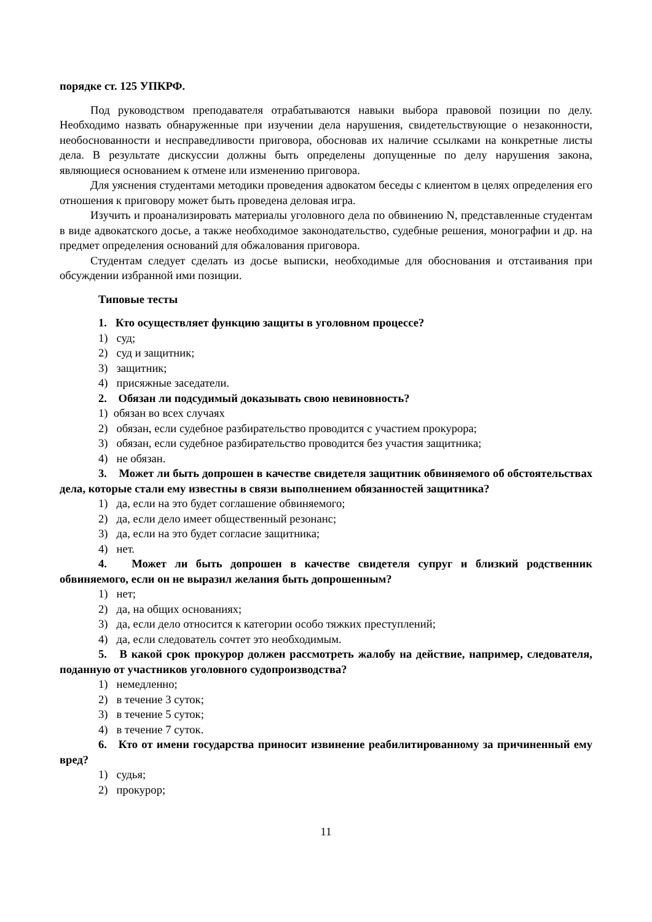порядке ст. 125 УПКРФ.
Под руководством преподавателя отрабатываются навыки выбора правовой позиции по делу. Необходимо назвать обнаруженные при изучении дела нарушения, свидетельствующие о незаконности, необоснованности и несправедливости приговора, обосновав их наличие ссылками на конкретные листы дела. В результате дискуссии должны быть определены допущенные по делу нарушения закона, являющиеся основанием к отмене или изменению приговора.
Для уяснения студентами методики проведения адвокатом беседы с клиентом в целях определения его отношения к приговору может быть проведена деловая игра.
Изучить и проанализировать материалы уголовного дела по обвинению N, представленные студентам в виде адвокатского досье, а также необходимое законодательство, судебные решения, монографии и др. на предмет определения оснований для обжалования приговора.
Студентам следует сделать из досье выписки, необходимые для обоснования и отстаивания при обсуждении избранной ими позиции.
Типовые тесты
1. Кто осуществляет функцию защиты в уголовном процессе?
1) суд;
2) суд и защитник;
3) защитник;
4) присяжные заседатели.
2. Обязан ли подсудимый доказывать свою невиновность?
1) обязан во всех случаях
2) обязан, если судебное разбирательство проводится с участием прокурора;
3) обязан, если судебное разбирательство проводится без участия защитника;
4) не обязан.
3. Может ли быть допрошен в качестве свидетеля защитник обвиняемого об обстоятельствах дела, которые стали ему известны в связи выполнением обязанностей защитника?
1) да, если на это будет соглашение обвиняемого;
2) да, если дело имеет общественный резонанс;
3) да, если на это будет согласие защитника;
4) нет.
4. Может ли быть допрошен в качестве свидетеля супруг и близкий родственник обвиняемого, если он не выразил желания быть допрошенным?
1) нет;
2) да, на общих основаниях;
3) да, если дело относится к категории особо тяжких преступлений;
4) да, если следователь сочтет это необходимым.
5. В какой срок прокурор должен рассмотреть жалобу на действие, например, следователя, поданную от участников уголовного судопроизводства?
1) немедленно;
2) в течение 3 суток;
3) в течение 5 суток;
4) в течение 7 суток.
6. Кто от имени государства приносит извинение реабилитированному за причиненный ему вред?
1) судья;
2) прокурор;
11